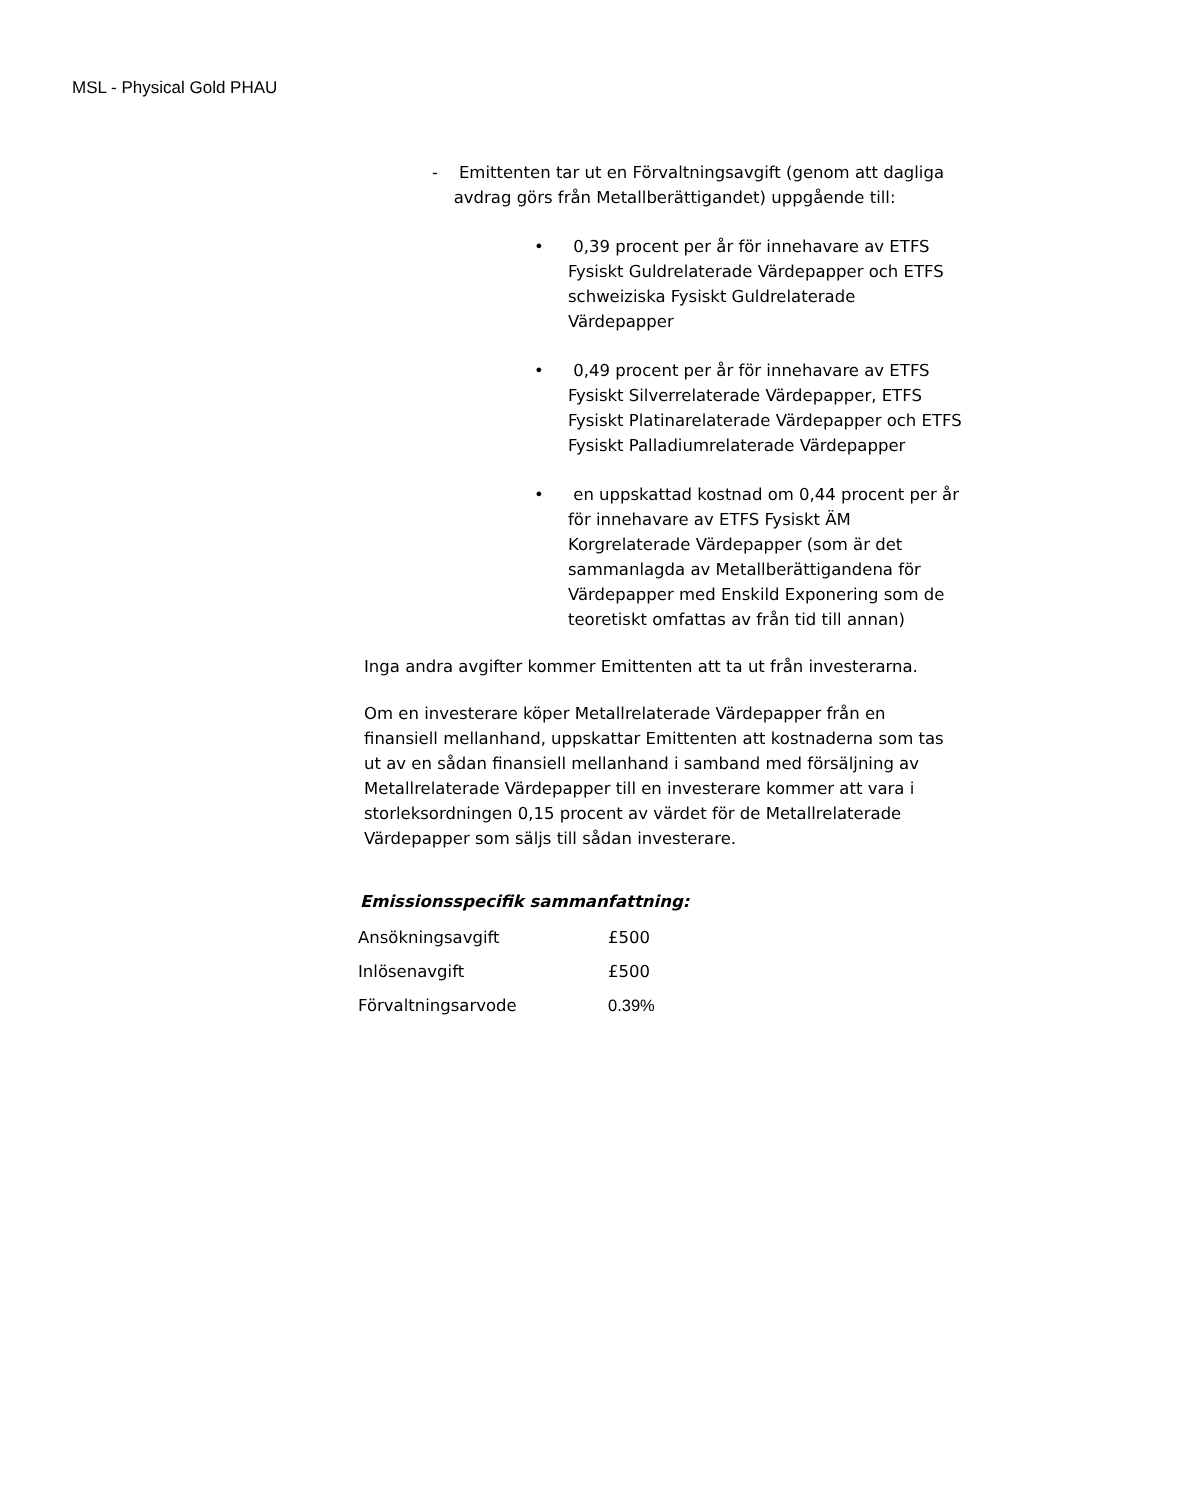MSL - Physical Gold PHAU
- Emittenten tar ut en Förvaltningsavgift (genom att dagliga avdrag görs från Metallberättigandet) uppgående till:
• 0,39 procent per år för innehavare av ETFS Fysiskt Guldrelaterade Värdepapper och ETFS schweiziska Fysiskt Guldrelaterade Värdepapper
• 0,49 procent per år för innehavare av ETFS Fysiskt Silverrelaterade Värdepapper, ETFS Fysiskt Platinarelaterade Värdepapper och ETFS Fysiskt Palladiumrelaterade Värdepapper
• en uppskattad kostnad om 0,44 procent per år för innehavare av ETFS Fysiskt ÄM Korgrelaterade Värdepapper (som är det sammanlagda av Metallberättigandena för Värdepapper med Enskild Exponering som de teoretiskt omfattas av från tid till annan)
Inga andra avgifter kommer Emittenten att ta ut från investerarna.
Om en investerare köper Metallrelaterade Värdepapper från en finansiell mellanhand, uppskattar Emittenten att kostnaderna som tas ut av en sådan finansiell mellanhand i samband med försäljning av Metallrelaterade Värdepapper till en investerare kommer att vara i storleksordningen 0,15 procent av värdet för de Metallrelaterade Värdepapper som säljs till sådan investerare.
Emissionsspecifik sammanfattning:
| Ansökningsavgift | £500 |
| Inlösenavgift | £500 |
| Förvaltningsarvode | 0.39% |